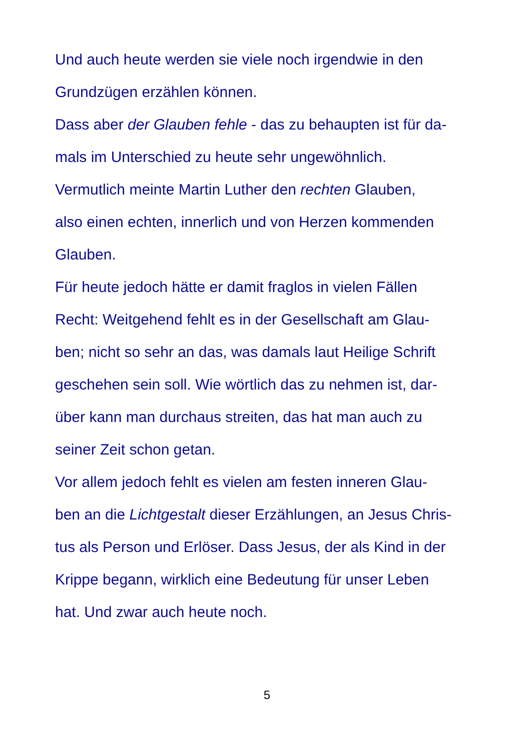Und auch heute werden sie viele noch irgendwie in den
Grundzügen erzählen können.
Dass aber der Glauben fehle - das zu behaupten ist für da-
mals im Unterschied zu heute sehr ungewöhnlich.
Vermutlich meinte Martin Luther den rechten Glauben,
also einen echten, innerlich und von Herzen kommenden
Glauben.
Für heute jedoch hätte er damit fraglos in vielen Fällen
Recht: Weitgehend fehlt es in der Gesellschaft am Glau-
ben; nicht so sehr an das, was damals laut Heilige Schrift
geschehen sein soll. Wie wörtlich das zu nehmen ist, dar-
über kann man durchaus streiten, das hat man auch zu
seiner Zeit schon getan.
Vor allem jedoch fehlt es vielen am festen inneren Glau-
ben an die Lichtgestalt dieser Erzählungen, an Jesus Chris-
tus als Person und Erlöser. Dass Jesus, der als Kind in der
Krippe begann, wirklich eine Bedeutung für unser Leben
hat. Und zwar auch heute noch.
5